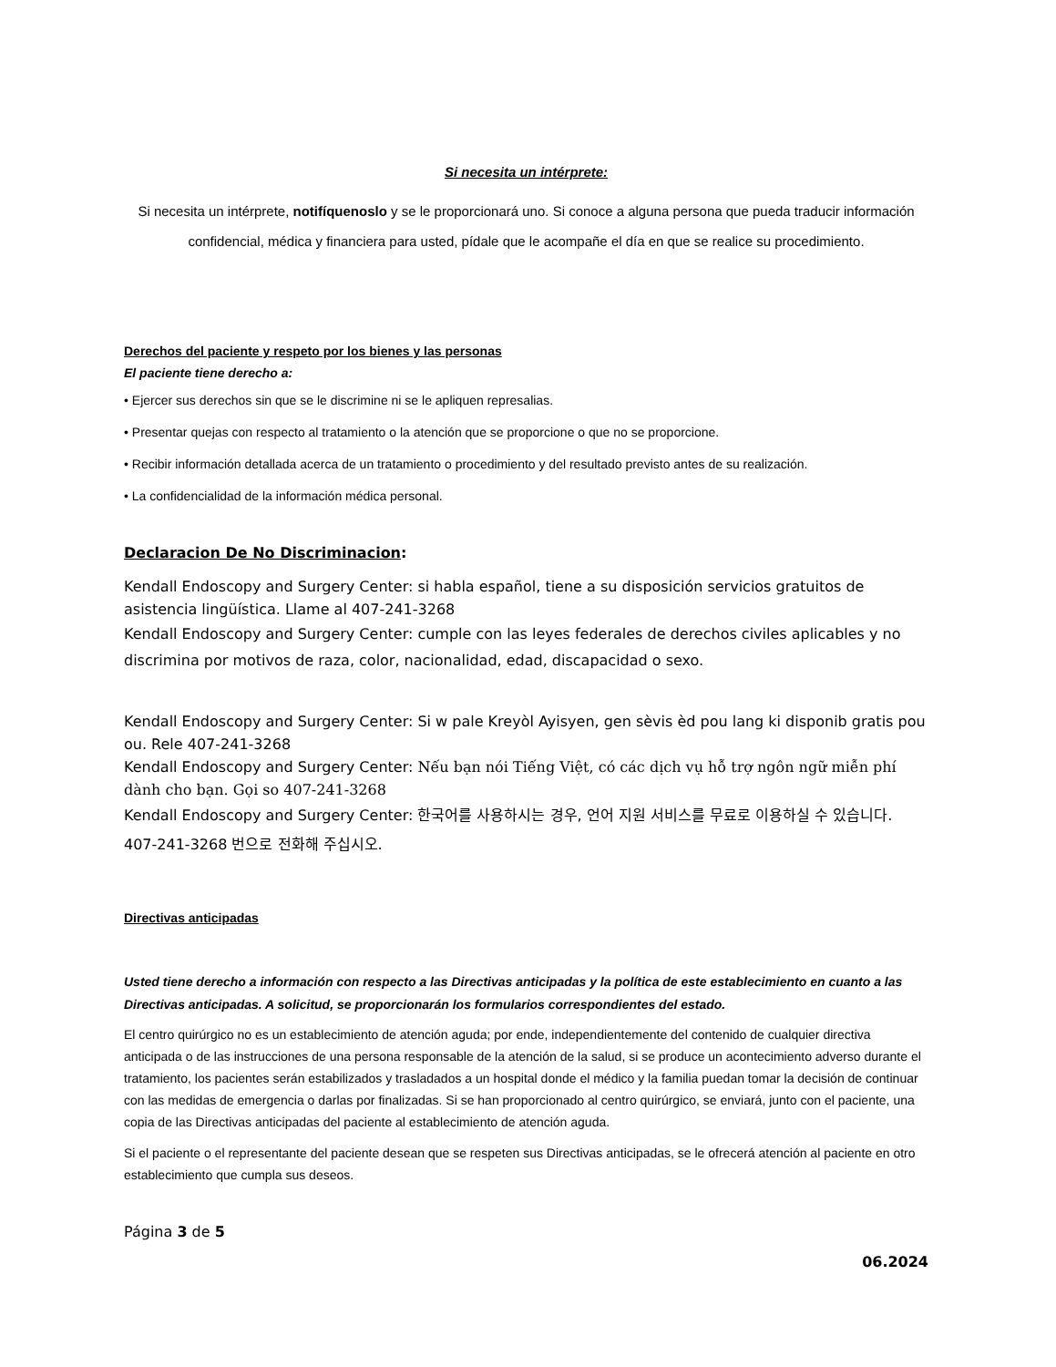Si necesita un intérprete:
Si necesita un intérprete, notifíquenoslo y se le proporcionará uno. Si conoce a alguna persona que pueda traducir información confidencial, médica y financiera para usted, pídale que le acompañe el día en que se realice su procedimiento.
Derechos del paciente y respeto por los bienes y las personas
El paciente tiene derecho a:
• Ejercer sus derechos sin que se le discrimine ni se le apliquen represalias.
• Presentar quejas con respecto al tratamiento o la atención que se proporcione o que no se proporcione.
• Recibir información detallada acerca de un tratamiento o procedimiento y del resultado previsto antes de su realización.
• La confidencialidad de la información médica personal.
Declaracion De No Discriminacion:
Kendall Endoscopy and Surgery Center: si habla español, tiene a su disposición servicios gratuitos de asistencia lingüística. Llame al 407-241-3268
Kendall Endoscopy and Surgery Center: cumple con las leyes federales de derechos civiles aplicables y no discrimina por motivos de raza, color, nacionalidad, edad, discapacidad o sexo.
Kendall Endoscopy and Surgery Center: Si w pale Kreyòl Ayisyen, gen sèvis èd pou lang ki disponib gratis pou ou. Rele 407-241-3268
Kendall Endoscopy and Surgery Center: Nếu bạn nói Tiếng Việt, có các dịch vụ hỗ trợ ngôn ngữ miễn phí dành cho bạn. Gọi so 407-241-3268
Kendall Endoscopy and Surgery Center: 한국어를 사용하시는 경우, 언어 지원 서비스를 무료로 이용하실 수 있습니다. 407-241-3268 번으로 전화해 주십시오.
Directivas anticipadas
Usted tiene derecho a información con respecto a las Directivas anticipadas y la política de este establecimiento en cuanto a las Directivas anticipadas. A solicitud, se proporcionarán los formularios correspondientes del estado.
El centro quirúrgico no es un establecimiento de atención aguda; por ende, independientemente del contenido de cualquier directiva anticipada o de las instrucciones de una persona responsable de la atención de la salud, si se produce un acontecimiento adverso durante el tratamiento, los pacientes serán estabilizados y trasladados a un hospital donde el médico y la familia puedan tomar la decisión de continuar con las medidas de emergencia o darlas por finalizadas. Si se han proporcionado al centro quirúrgico, se enviará, junto con el paciente, una copia de las Directivas anticipadas del paciente al establecimiento de atención aguda.
Si el paciente o el representante del paciente desean que se respeten sus Directivas anticipadas, se le ofrecerá atención al paciente en otro establecimiento que cumpla sus deseos.
Página 3 de 5
06.2024